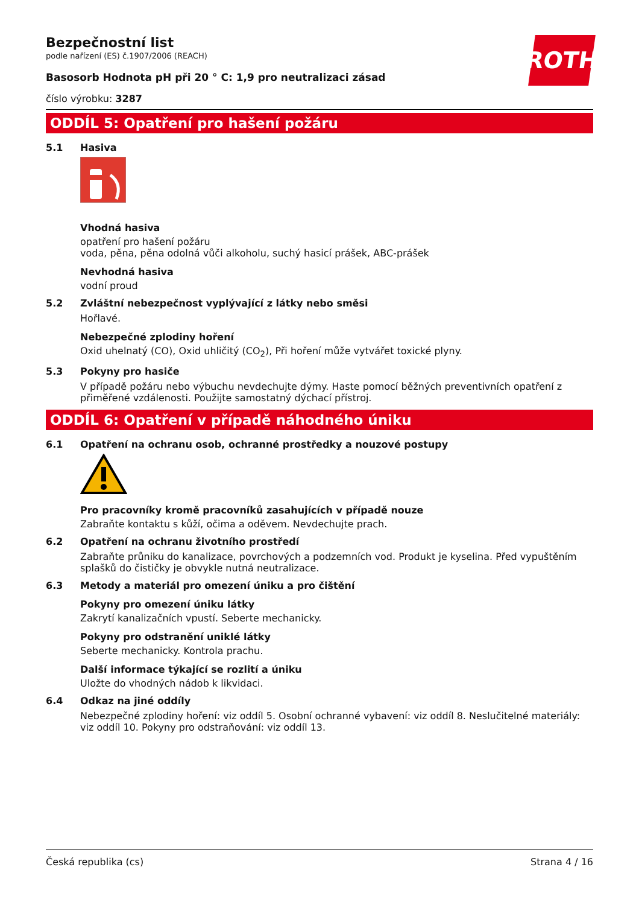ROTH
Bezpečnostní list
podle nařízení (ES) č.1907/2006 (REACH)
Basosorb Hodnota pH při 20 ° C: 1,9 pro neutralizaci zásad
číslo výrobku: 3287
ODDÍL 5: Opatření pro hašení požáru
5.1 Hasiva
Vhodná hasiva
opatření pro hašení požáru
voda, pěna, pěna odolná vůči alkoholu, suchý hasicí prášek, ABC-prášek
Nevhodná hasiva
vodní proud
5.2 Zvláštní nebezpečnost vyplývající z látky nebo směsi
Hořlavé.
Nebezpečné zplodiny hoření
Oxid uhelnatý (CO), Oxid uhličitý (CO<sub>2</sub>), Při hoření může vytvářet toxické plyny.
5.3 Pokyny pro hasiče
V případě požáru nebo výbuchu nevdechujte dýmy. Haste pomocí běžných preventivních opatření z přiměřené vzdálenosti. Použijte samostatný dýchací přístroj.
ODDÍL 6: Opatření v případě náhodného úniku
6.1 Opatření na ochranu osob, ochranné prostředky a nouzové postupy
Pro pracovníky kromě pracovníků zasahujících v případě nouze
Zabraňte kontaktu s kůží, očima a oděvem. Nevdechujte prach.
6.2 Opatření na ochranu životního prostředí
Zabraňte průniku do kanalizace, povrchových a podzemních vod. Produkt je kyselina. Před vypuštěním splašků do čističky je obvykle nutná neutralizace.
6.3 Metody a materiál pro omezení úniku a pro čištění
Pokyny pro omezení úniku látky
Zakrytí kanalizačních vpustí. Seberte mechanicky.
Pokyny pro odstranění uniklé látky
Seberte mechanicky. Kontrola prachu.
Další informace týkající se rozlití a úniku
Uložte do vhodných nádob k likvidaci.
6.4 Odkaz na jiné oddíly
Nebezpečné zplodiny hoření: viz oddíl 5. Osobní ochranné vybavení: viz oddíl 8. Neslučitelné materiály: viz oddíl 10. Pokyny pro odstraňování: viz oddíl 13.
Česká republika (cs) Strana 4 / 16